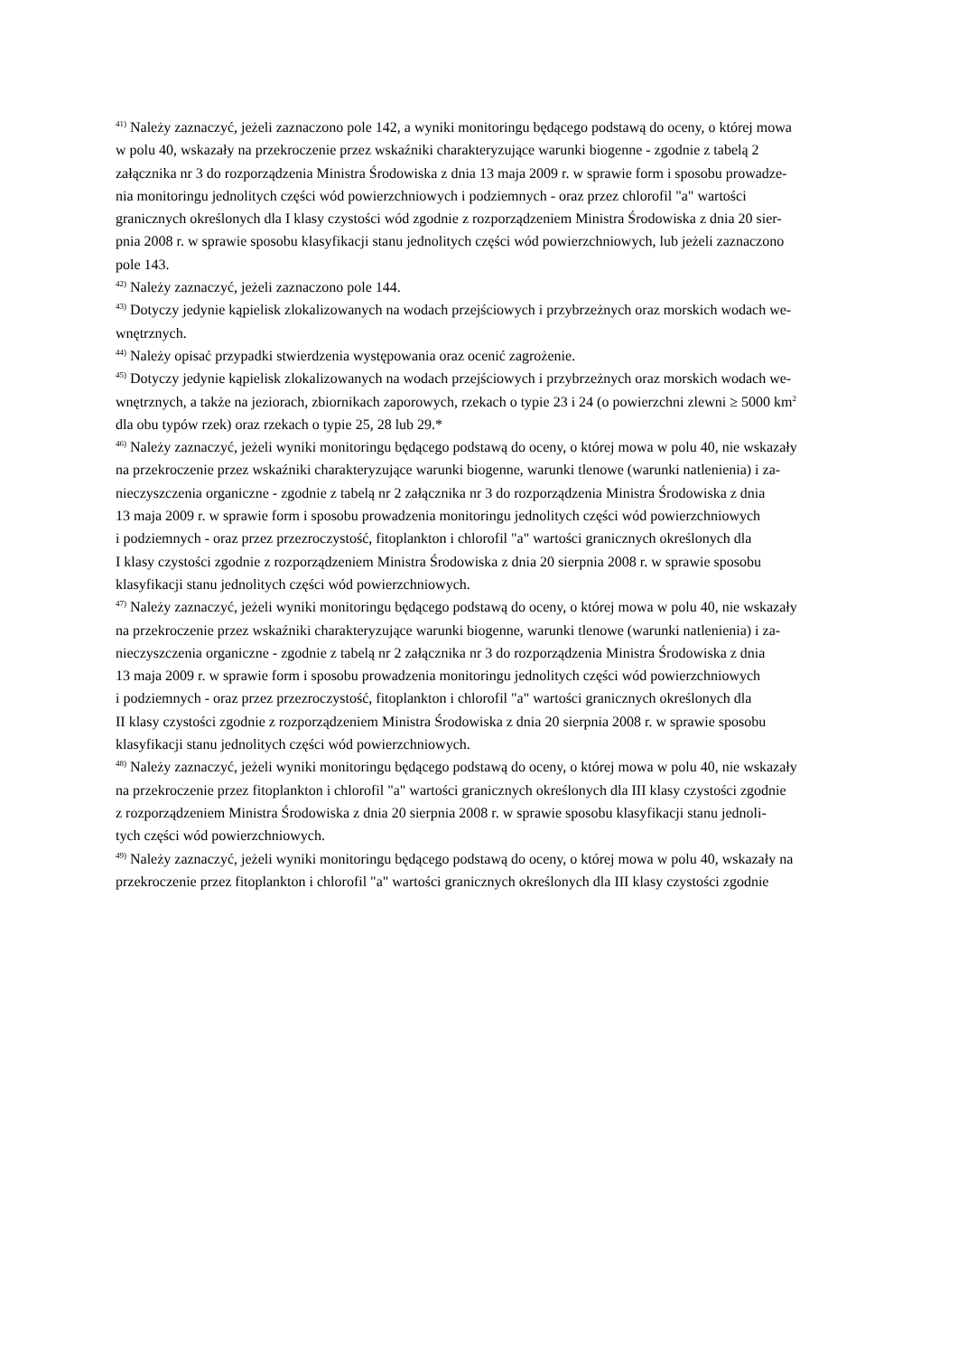<sup>41)</sup> Należy zaznaczyć, jeżeli zaznaczono pole 142, a wyniki monitoringu będącego podstawą do oceny, o której mowa
w polu 40, wskazały na przekroczenie przez wskaźniki charakteryzujące warunki biogenne - zgodnie z tabelą 2
załącznika nr 3 do rozporządzenia Ministra Środowiska z dnia 13 maja 2009 r. w sprawie form i sposobu prowadze-
nia monitoringu jednolitych części wód powierzchniowych i podziemnych - oraz przez chlorofil "a" wartości
granicznych określonych dla I klasy czystości wód zgodnie z rozporządzeniem Ministra Środowiska z dnia 20 sier-
pnia 2008 r. w sprawie sposobu klasyfikacji stanu jednolitych części wód powierzchniowych, lub jeżeli zaznaczono
pole 143.
<sup>42)</sup> Należy zaznaczyć, jeżeli zaznaczono pole 144.
<sup>43)</sup> Dotyczy jedynie kąpielisk zlokalizowanych na wodach przejściowych i przybrzeżnych oraz morskich wodach we-
wnętrznych.
<sup>44)</sup> Należy opisać przypadki stwierdzenia występowania oraz ocenić zagrożenie.
<sup>45)</sup> Dotyczy jedynie kąpielisk zlokalizowanych na wodach przejściowych i przybrzeżnych oraz morskich wodach we-
wnętrznych, a także na jeziorach, zbiornikach zaporowych, rzekach o typie 23 i 24 (o powierzchni zlewni ≥ 5000 km<sup>2</sup>
dla obu typów rzek) oraz rzekach o typie 25, 28 lub 29.*
<sup>46)</sup> Należy zaznaczyć, jeżeli wyniki monitoringu będącego podstawą do oceny, o której mowa w polu 40, nie wskazały
na przekroczenie przez wskaźniki charakteryzujące warunki biogenne, warunki tlenowe (warunki natlenienia) i za-
nieczyszczenia organiczne - zgodnie z tabelą nr 2 załącznika nr 3 do rozporządzenia Ministra Środowiska z dnia
13 maja 2009 r. w sprawie form i sposobu prowadzenia monitoringu jednolitych części wód powierzchniowych
i podziemnych - oraz przez przezroczystość, fitoplankton i chlorofil "a" wartości granicznych określonych dla
I klasy czystości zgodnie z rozporządzeniem Ministra Środowiska z dnia 20 sierpnia 2008 r. w sprawie sposobu
klasyfikacji stanu jednolitych części wód powierzchniowych.
<sup>47)</sup> Należy zaznaczyć, jeżeli wyniki monitoringu będącego podstawą do oceny, o której mowa w polu 40, nie wskazały
na przekroczenie przez wskaźniki charakteryzujące warunki biogenne, warunki tlenowe (warunki natlenienia) i za-
nieczyszczenia organiczne - zgodnie z tabelą nr 2 załącznika nr 3 do rozporządzenia Ministra Środowiska z dnia
13 maja 2009 r. w sprawie form i sposobu prowadzenia monitoringu jednolitych części wód powierzchniowych
i podziemnych - oraz przez przezroczystość, fitoplankton i chlorofil "a" wartości granicznych określonych dla
II klasy czystości zgodnie z rozporządzeniem Ministra Środowiska z dnia 20 sierpnia 2008 r. w sprawie sposobu
klasyfikacji stanu jednolitych części wód powierzchniowych.
<sup>48)</sup> Należy zaznaczyć, jeżeli wyniki monitoringu będącego podstawą do oceny, o której mowa w polu 40, nie wskazały
na przekroczenie przez fitoplankton i chlorofil "a" wartości granicznych określonych dla III klasy czystości zgodnie
z rozporządzeniem Ministra Środowiska z dnia 20 sierpnia 2008 r. w sprawie sposobu klasyfikacji stanu jednoli-
tych części wód powierzchniowych.
<sup>49)</sup> Należy zaznaczyć, jeżeli wyniki monitoringu będącego podstawą do oceny, o której mowa w polu 40, wskazały na
przekroczenie przez fitoplankton i chlorofil "a" wartości granicznych określonych dla III klasy czystości zgodnie